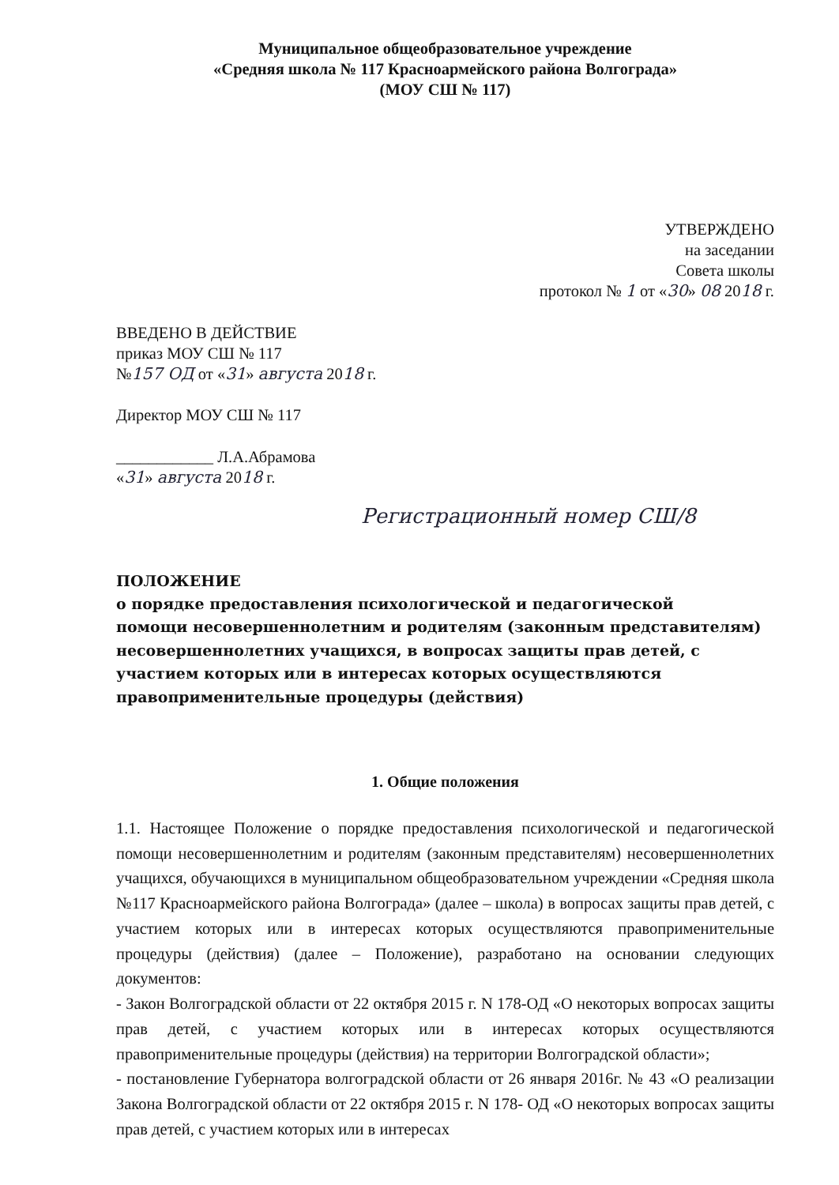Муниципальное общеобразовательное учреждение
«Средняя школа № 117 Красноармейского района Волгограда»
(МОУ СШ № 117)
УТВЕРЖДЕНО
на заседании
Совета школы
протокол № 1 от «30» 08 2018 г.
ВВЕДЕНО В ДЕЙСТВИЕ
приказ МОУ СШ № 117
№157 ОД от «31» августа 2018 г.
Директор МОУ СШ № 117
____________ Л.А.Абрамова
«31» августа 2018 г.
Регистрационный номер СШ/8
ПОЛОЖЕНИЕ
о порядке предоставления психологической и педагогической
помощи несовершеннолетним и родителям (законным представителям) несовершеннолетних учащихся, в вопросах защиты прав детей, с участием которых или в интересах которых осуществляются правоприменительные процедуры (действия)
1. Общие положения
1.1. Настоящее Положение о порядке предоставления психологической и педагогической помощи несовершеннолетним и родителям (законным представителям) несовершеннолетних учащихся, обучающихся в муниципальном общеобразовательном учреждении «Средняя школа №117 Красноармейского района Волгограда» (далее – школа) в вопросах защиты прав детей, с участием которых или в интересах которых осуществляются правоприменительные процедуры (действия) (далее – Положение), разработано на основании следующих документов:
- Закон Волгоградской области от 22 октября 2015 г. N 178-ОД «О некоторых вопросах защиты прав детей, с участием которых или в интересах которых осуществляются правоприменительные процедуры (действия) на территории Волгоградской области»;
- постановление Губернатора волгоградской области от 26 января 2016г. № 43 «О реализации Закона Волгоградской области от 22 октября 2015 г. N 178- ОД «О некоторых вопросах защиты прав детей, с участием которых или в интересах